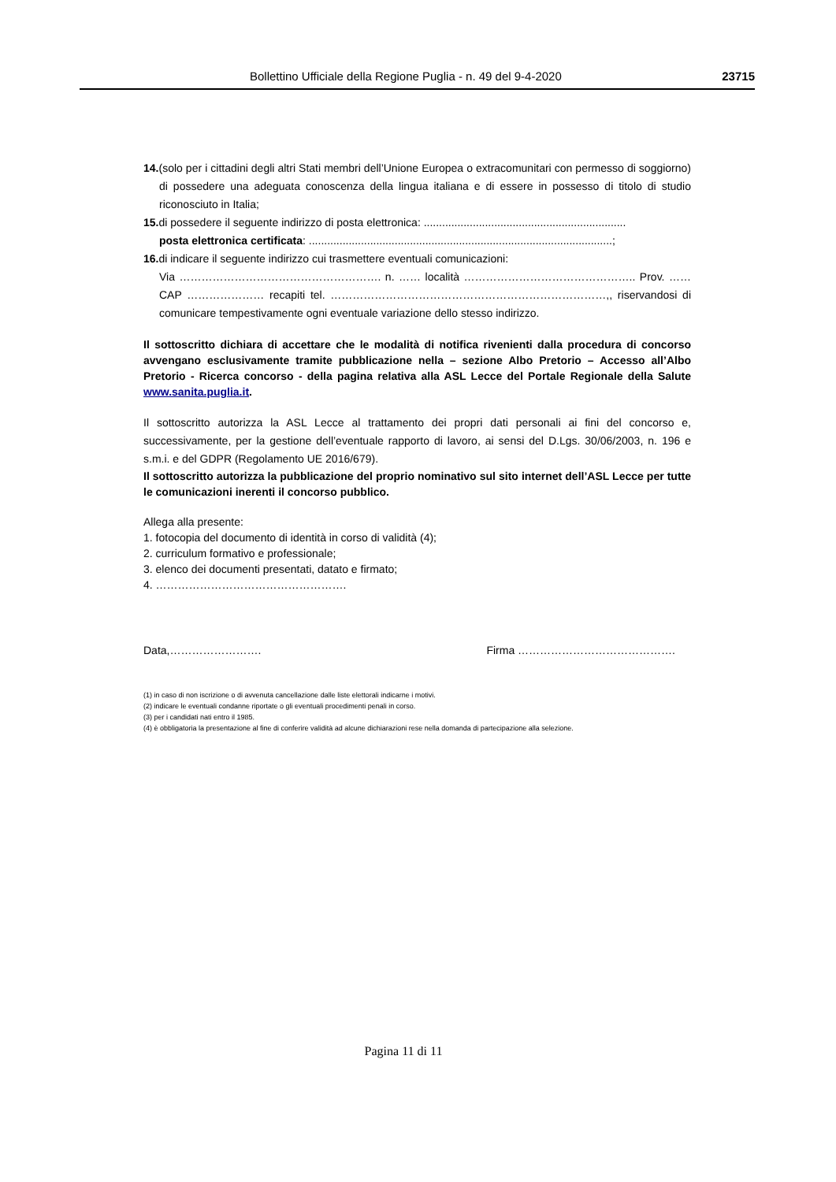Bollettino Ufficiale della Regione Puglia - n. 49 del 9-4-2020 23715
14.(solo per i cittadini degli altri Stati membri dell’Unione Europea o extracomunitari con permesso di soggiorno) di possedere una adeguata conoscenza della lingua italiana e di essere in possesso di titolo di studio riconosciuto in Italia;
15. di possedere il seguente indirizzo di posta elettronica: ..................................................................
posta elettronica certificata: ...................................................................................................;
16. di indicare il seguente indirizzo cui trasmettere eventuali comunicazioni:
Via ………………………………………………. n. …… località ……………………………………….. Prov. …… CAP ………………… recapiti tel. …………………………………………………………………,, riservandosi di comunicare tempestivamente ogni eventuale variazione dello stesso indirizzo.
Il sottoscritto dichiara di accettare che le modalità di notifica rivenienti dalla procedura di concorso avvengano esclusivamente tramite pubblicazione nella – sezione Albo Pretorio – Accesso all’Albo Pretorio - Ricerca concorso - della pagina relativa alla ASL Lecce del Portale Regionale della Salute www.sanita.puglia.it.
Il sottoscritto autorizza la ASL Lecce al trattamento dei propri dati personali ai fini del concorso e, successivamente, per la gestione dell’eventuale rapporto di lavoro, ai sensi del D.Lgs. 30/06/2003, n. 196 e s.m.i. e del GDPR (Regolamento UE 2016/679).
Il sottoscritto autorizza la pubblicazione del proprio nominativo sul sito internet dell’ASL Lecce per tutte le comunicazioni inerenti il concorso pubblico.
Allega alla presente:
1. fotocopia del documento di identità in corso di validità (4);
2. curriculum formativo e professionale;
3. elenco dei documenti presentati, datato e firmato;
4. …………………………………………….
Data,……………………. Firma …………………………………….
(1) in caso di non iscrizione o di avvenuta cancellazione dalle liste elettorali indicarne i motivi.
(2) indicare le eventuali condanne riportate o gli eventuali procedimenti penali in corso.
(3) per i candidati nati entro il 1985.
(4) è obbligatoria la presentazione al fine di conferire validità ad alcune dichiarazioni rese nella domanda di partecipazione alla selezione.
Pagina 11 di 11